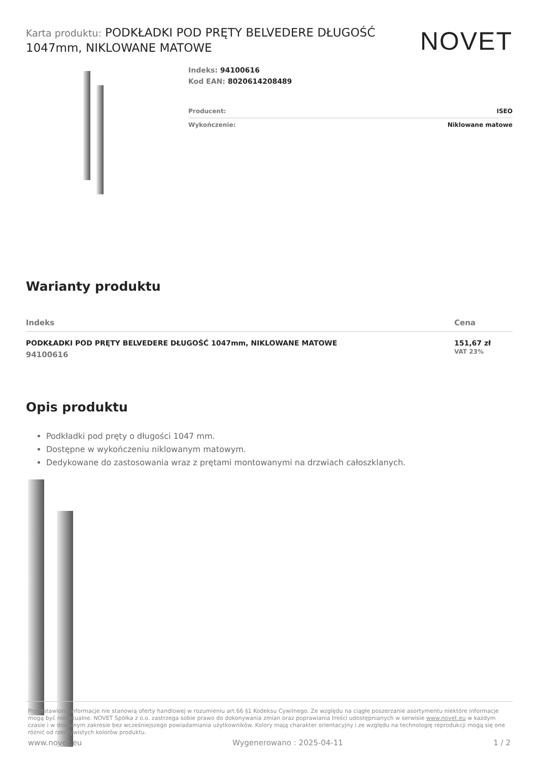Karta produktu: PODKŁADKI POD PRĘTY BELVEDERE DŁUGOŚĆ 1047mm, NIKLOWANE MATOWE
NOVET
Indeks: 94100616
Kod EAN: 8020614208489
Producent: ISEO
Wykończenie: Niklowane matowe
Warianty produktu
| Indeks | Cena |
| --- | --- |
| PODKŁADKI POD PRĘTY BELVEDERE DŁUGOŚĆ 1047mm, NIKLOWANE MATOWE 94100616 | 151,67 zł VAT 23% |
Opis produktu
Podkładki pod pręty o długości 1047 mm.
Dostępne w wykończeniu niklowanym matowym.
Dedykowane do zastosowania wraz z prętami montowanymi na drzwiach całoszklanych.
Przedstawione informacje nie stanowią oferty handlowej w rozumieniu art.66 §1 Kodeksu Cywilnego. Ze względu na ciągłe poszerzanie asortymentu niektóre informacje mogą być nieaktualne. NOVET Spółka z o.o. zastrzega sobie prawo do dokonywania zmian oraz poprawiania treści udostępnianych w serwisie www.novet.eu w każdym czasie i w dowolnym zakresie bez wcześniejszego powiadamiania użytkowników. Kolory mają charakter orientacyjny i ze względu na technologię reprodukcji mogą się one różnić od rzeczywistych kolorów produktu.
www.novet.eu Wygenerowano : 2025-04-11 1 / 2